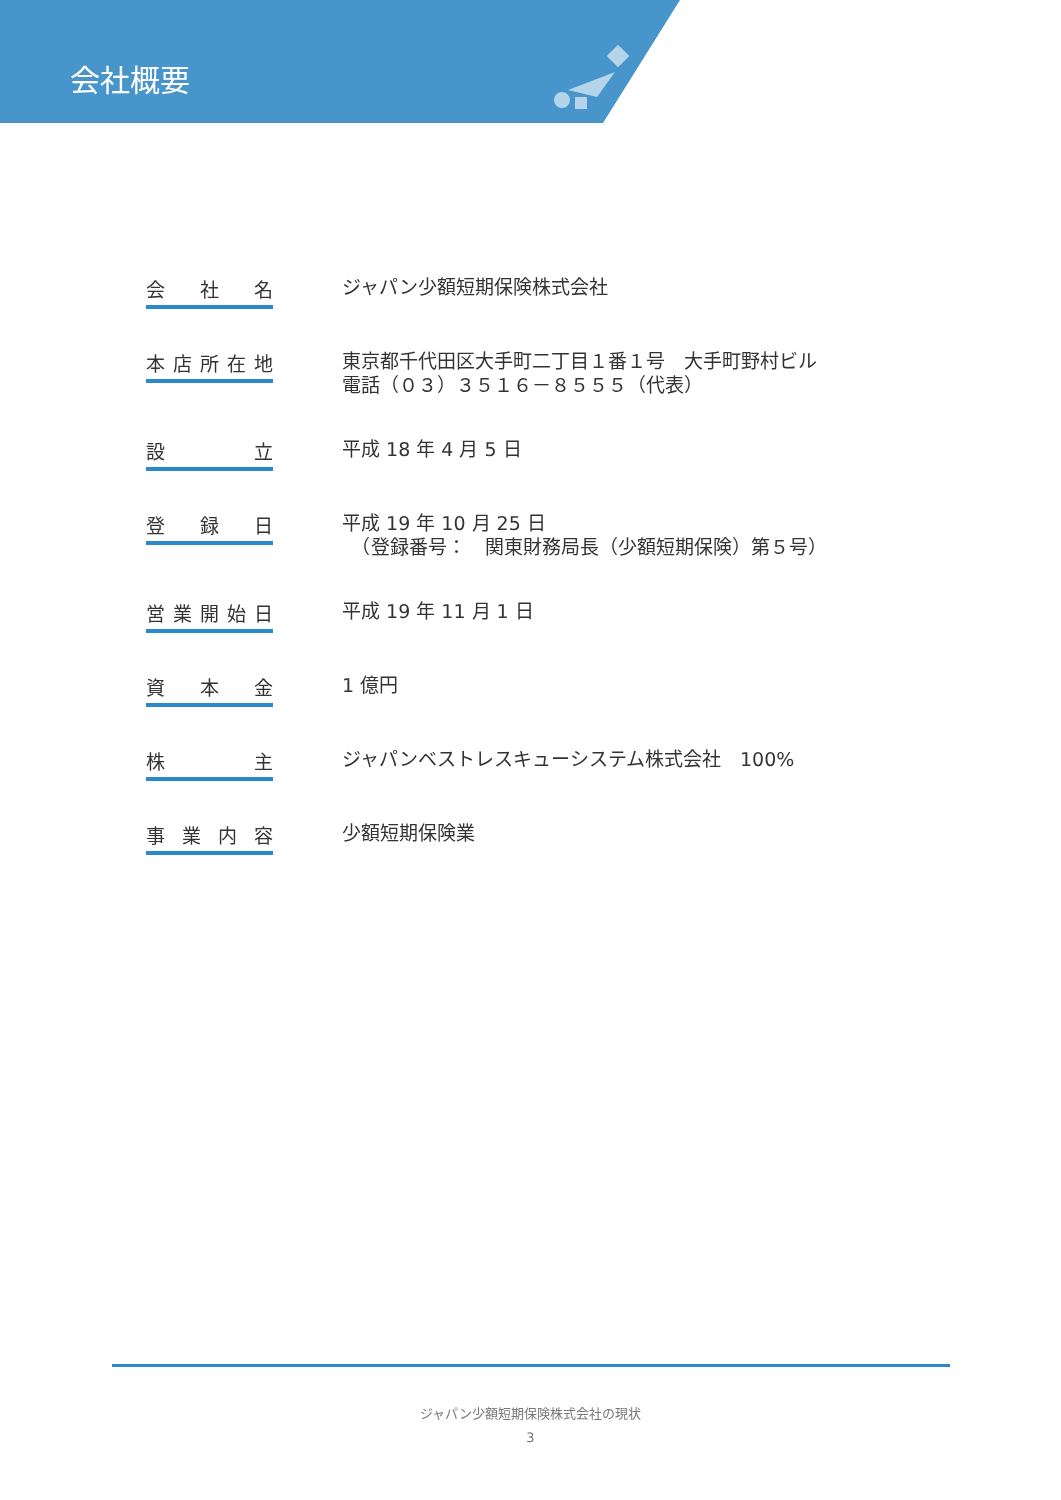会社概要
会 社 名
ジャパン少額短期保険株式会社
本店所在地
東京都千代田区大手町二丁目１番１号　大手町野村ビル
電話（０３）３５１６－８５５５（代表）
設 立
平成 18 年 4 月 5 日
登 録 日
平成 19 年 10 月 25 日
　（登録番号：　関東財務局長（少額短期保険）第５号）
営業開始日
平成 19 年 11 月 1 日
資 本 金
1 億円
株 主
ジャパンベストレスキューシステム株式会社　100%
事 業 内 容
少額短期保険業
ジャパン少額短期保険株式会社の現状
3